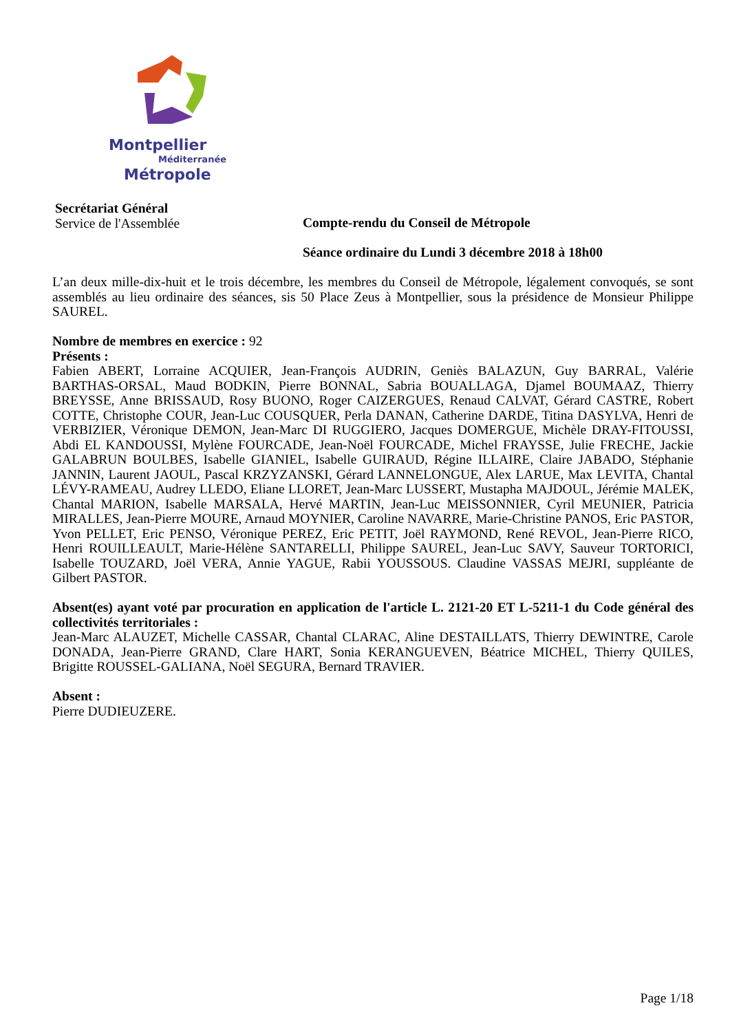Montpellier
Méditerranée
Métropole
Secrétariat Général
Service de l'Assemblée
Compte-rendu du Conseil de Métropole
Séance ordinaire du Lundi 3 décembre 2018 à 18h00
L’an deux mille-dix-huit et le trois décembre, les membres du Conseil de Métropole, légalement convoqués, se sont assemblés au lieu ordinaire des séances, sis 50 Place Zeus à Montpellier, sous la présidence de Monsieur Philippe SAUREL.
Nombre de membres en exercice : 92
Présents :
Fabien ABERT, Lorraine ACQUIER, Jean-François AUDRIN, Geniès BALAZUN, Guy BARRAL, Valérie BARTHAS-ORSAL, Maud BODKIN, Pierre BONNAL, Sabria BOUALLAGA, Djamel BOUMAAZ, Thierry BREYSSE, Anne BRISSAUD, Rosy BUONO, Roger CAIZERGUES, Renaud CALVAT, Gérard CASTRE, Robert COTTE, Christophe COUR, Jean-Luc COUSQUER, Perla DANAN, Catherine DARDE, Titina DASYLVA, Henri de VERBIZIER, Véronique DEMON, Jean-Marc DI RUGGIERO, Jacques DOMERGUE, Michèle DRAY-FITOUSSI, Abdi EL KANDOUSSI, Mylène FOURCADE, Jean-Noël FOURCADE, Michel FRAYSSE, Julie FRECHE, Jackie GALABRUN BOULBES, Isabelle GIANIEL, Isabelle GUIRAUD, Régine ILLAIRE, Claire JABADO, Stéphanie JANNIN, Laurent JAOUL, Pascal KRZYZANSKI, Gérard LANNELONGUE, Alex LARUE, Max LEVITA, Chantal LÉVY-RAMEAU, Audrey LLEDO, Eliane LLORET, Jean-Marc LUSSERT, Mustapha MAJDOUL, Jérémie MALEK, Chantal MARION, Isabelle MARSALA, Hervé MARTIN, Jean-Luc MEISSONNIER, Cyril MEUNIER, Patricia MIRALLES, Jean-Pierre MOURE, Arnaud MOYNIER, Caroline NAVARRE, Marie-Christine PANOS, Eric PASTOR, Yvon PELLET, Eric PENSO, Véronique PEREZ, Eric PETIT, Joël RAYMOND, René REVOL, Jean-Pierre RICO, Henri ROUILLEAULT, Marie-Hélène SANTARELLI, Philippe SAUREL, Jean-Luc SAVY, Sauveur TORTORICI, Isabelle TOUZARD, Joël VERA, Annie YAGUE, Rabii YOUSSOUS. Claudine VASSAS MEJRI, suppléante de Gilbert PASTOR.
Absent(es) ayant voté par procuration en application de l'article L. 2121-20 ET L-5211-1 du Code général des collectivités territoriales :
Jean-Marc ALAUZET, Michelle CASSAR, Chantal CLARAC, Aline DESTAILLATS, Thierry DEWINTRE, Carole DONADA, Jean-Pierre GRAND, Clare HART, Sonia KERANGUEVEN, Béatrice MICHEL, Thierry QUILES, Brigitte ROUSSEL-GALIANA, Noël SEGURA, Bernard TRAVIER.
Absent :
Pierre DUDIEUZERE.
Page 1/18